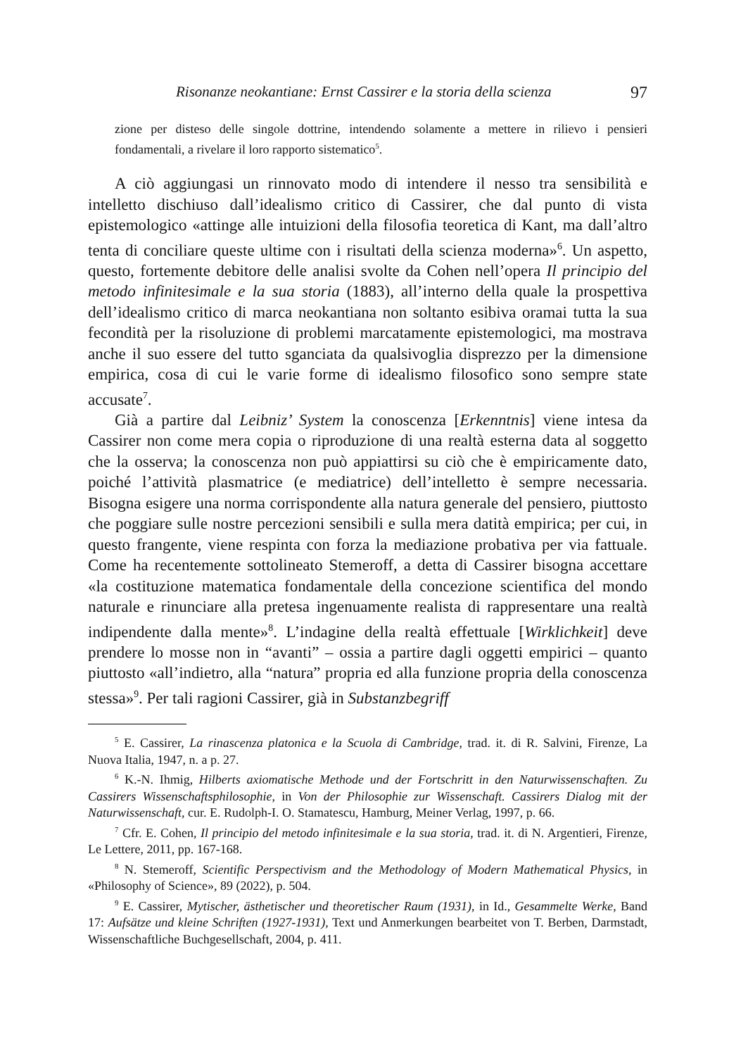Risonanze neokantiane: Ernst Cassirer e la storia della scienza 97
zione per disteso delle singole dottrine, intendendo solamente a mettere in rilievo i pensieri fondamentali, a rivelare il loro rapporto sistematico<sup>5</sup>.
A ciò aggiungasi un rinnovato modo di intendere il nesso tra sensibilità e intelletto dischiuso dall’idealismo critico di Cassirer, che dal punto di vista epistemologico «attinge alle intuizioni della filosofia teoretica di Kant, ma dall’altro tenta di conciliare queste ultime con i risultati della scienza moderna»<sup>6</sup>. Un aspetto, questo, fortemente debitore delle analisi svolte da Cohen nell’opera Il principio del metodo infinitesimale e la sua storia (1883), all’interno della quale la prospettiva dell’idealismo critico di marca neokantiana non soltanto esibiva oramai tutta la sua fecondità per la risoluzione di problemi marcatamente epistemologici, ma mostrava anche il suo essere del tutto sganciata da qualsivoglia disprezzo per la dimensione empirica, cosa di cui le varie forme di idealismo filosofico sono sempre state accusate<sup>7</sup>.
Già a partire dal Leibniz’ System la conoscenza [Erkenntnis] viene intesa da Cassirer non come mera copia o riproduzione di una realtà esterna data al soggetto che la osserva; la conoscenza non può appiattirsi su ciò che è empiricamente dato, poiché l’attività plasmatrice (e mediatrice) dell’intelletto è sempre necessaria. Bisogna esigere una norma corrispondente alla natura generale del pensiero, piuttosto che poggiare sulle nostre percezioni sensibili e sulla mera datità empirica; per cui, in questo frangente, viene respinta con forza la mediazione probativa per via fattuale. Come ha recentemente sottolineato Stemeroff, a detta di Cassirer bisogna accettare «la costituzione matematica fondamentale della concezione scientifica del mondo naturale e rinunciare alla pretesa ingenuamente realista di rappresentare una realtà indipendente dalla mente»<sup>8</sup>. L’indagine della realtà effettuale [Wirklichkeit] deve prendere lo mosse non in “avanti” – ossia a partire dagli oggetti empirici – quanto piuttosto «all’indietro, alla “natura” propria ed alla funzione propria della conoscenza stessa»<sup>9</sup>. Per tali ragioni Cassirer, già in Substanzbegriff
<sup>5</sup> E. Cassirer, La rinascenza platonica e la Scuola di Cambridge, trad. it. di R. Salvini, Firenze, La Nuova Italia, 1947, n. a p. 27.
<sup>6</sup> K.-N. Ihmig, Hilberts axiomatische Methode und der Fortschritt in den Naturwissenschaften. Zu Cassirers Wissenschaftsphilosophie, in Von der Philosophie zur Wissenschaft. Cassirers Dialog mit der Naturwissenschaft, cur. E. Rudolph-I. O. Stamatescu, Hamburg, Meiner Verlag, 1997, p. 66.
<sup>7</sup> Cfr. E. Cohen, Il principio del metodo infinitesimale e la sua storia, trad. it. di N. Argentieri, Firenze, Le Lettere, 2011, pp. 167-168.
<sup>8</sup> N. Stemeroff, Scientific Perspectivism and the Methodology of Modern Mathematical Physics, in «Philosophy of Science», 89 (2022), p. 504.
<sup>9</sup> E. Cassirer, Mytischer, ästhetischer und theoretischer Raum (1931), in Id., Gesammelte Werke, Band 17: Aufsätze und kleine Schriften (1927-1931), Text und Anmerkungen bearbeitet von T. Berben, Darmstadt, Wissenschaftliche Buchgesellschaft, 2004, p. 411.